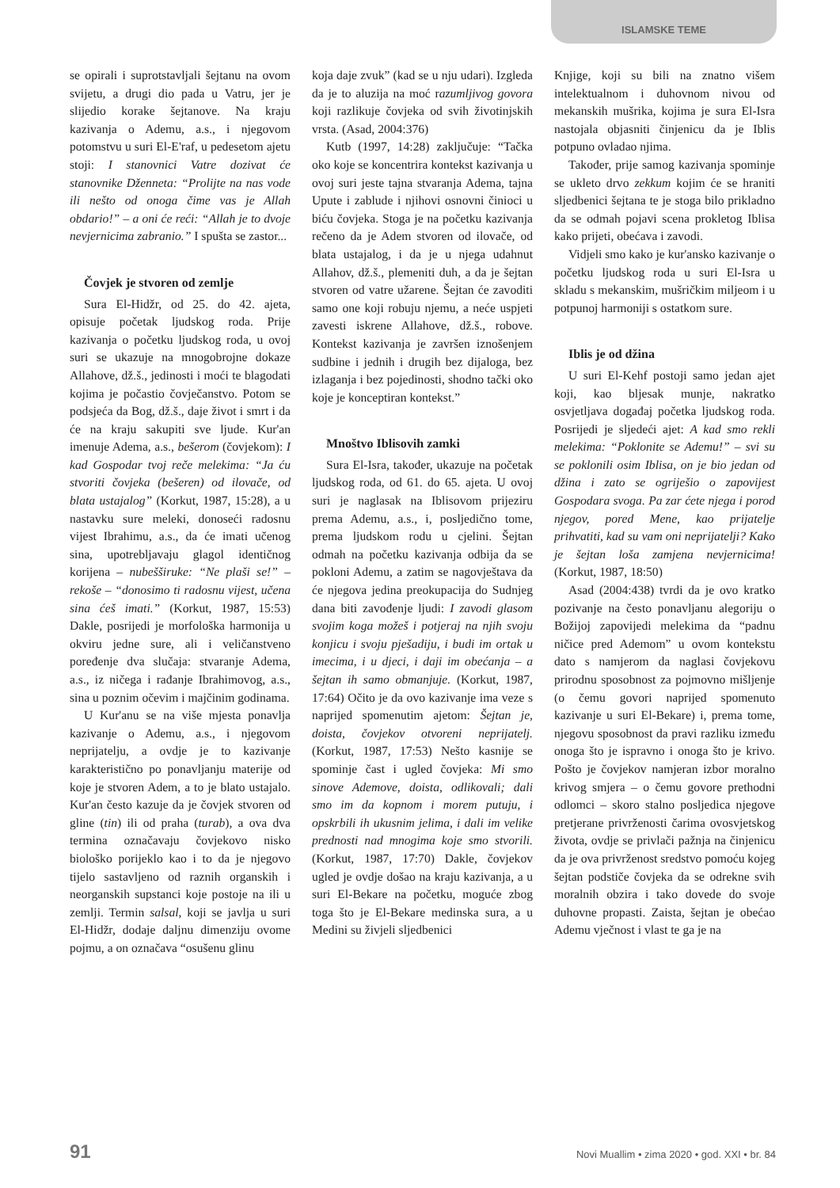ISLAMSKE TEME
se opirali i suprotstavljali šejtanu na ovom svijetu, a drugi dio pada u Vatru, jer je slijedio korake šejtanove. Na kraju kazivanja o Ademu, a.s., i njegovom potomstvu u suri El-E'raf, u pedesetom ajetu stoji: I stanovnici Vatre dozivat će stanovnike Dženneta: “Prolijte na nas vode ili nešto od onoga čime vas je Allah obdario!” – a oni će reći: “Allah je to dvoje nevjernicima zabranio.” I spušta se zastor...
Čovjek je stvoren od zemlje
Sura El-Hidžr, od 25. do 42. ajeta, opisuje početak ljudskog roda. Prije kazivanja o početku ljudskog roda, u ovoj suri se ukazuje na mnogobrojne dokaze Allahove, dž.š., jedinosti i moći te blagodati kojima je počastio čovječanstvo. Potom se podsjeća da Bog, dž.š., daje život i smrt i da će na kraju sakupiti sve ljude. Kur'an imenuje Adema, a.s., bešerom (čovjekom): I kad Gospodar tvoj reče melekima: “Ja ću stvoriti čovjeka (bešeren) od ilovače, od blata ustajalog” (Korkut, 1987, 15:28), a u nastavku sure meleki, donoseći radosnu vijest Ibrahimu, a.s., da će imati učenog sina, upotrebljavaju glagol identičnog korijena – nubešširuke: “Ne plaši se!” – rekoše – “donosimo ti radosnu vijest, učena sina ćeš imati.” (Korkut, 1987, 15:53) Dakle, posrijedi je morfološka harmonija u okviru jedne sure, ali i veličanstveno poređenje dva slučaja: stvaranje Adema, a.s., iz ničega i rađanje Ibrahimovog, a.s., sina u poznim očevim i majčinim godinama.
U Kur'anu se na više mjesta ponavlja kazivanje o Ademu, a.s., i njegovom neprijatelju, a ovdje je to kazivanje karakteristično po ponavljanju materije od koje je stvoren Adem, a to je blato ustajalo. Kur'an često kazuje da je čovjek stvoren od gline (tin) ili od praha (turab), a ova dva termina označavaju čovjekovo nisko biološko porijeklo kao i to da je njegovo tijelo sastavljeno od raznih organskih i neorganskih supstanci koje postoje na ili u zemlji. Termin salsal, koji se javlja u suri El-Hidžr, dodaje daljnu dimenziju ovome pojmu, a on označava “osušenu glinu
koja daje zvuk” (kad se u nju udari). Izgleda da je to aluzija na moć razumljivog govora koji razlikuje čovjeka od svih životinjskih vrsta. (Asad, 2004:376)
Kutb (1997, 14:28) zaključuje: “Tačka oko koje se koncentrira kontekst kazivanja u ovoj suri jeste tajna stvaranja Adema, tajna Upute i zablude i njihovi osnovni činioci u biću čovjeka. Stoga je na početku kazivanja rečeno da je Adem stvoren od ilovače, od blata ustajalog, i da je u njega udahnut Allahov, dž.š., plemeniti duh, a da je šejtan stvoren od vatre užarene. Šejtan će zavoditi samo one koji robuju njemu, a neće uspjeti zavesti iskrene Allahove, dž.š., robove. Kontekst kazivanja je završen iznošenjem sudbine i jednih i drugih bez dijaloga, bez izlaganja i bez pojedinosti, shodno tački oko koje je konceptiran kontekst.”
Mnoštvo Iblisovih zamki
Sura El-Isra, također, ukazuje na početak ljudskog roda, od 61. do 65. ajeta. U ovoj suri je naglasak na Iblisovom prijeziru prema Ademu, a.s., i, posljedično tome, prema ljudskom rodu u cjelini. Šejtan odmah na početku kazivanja odbija da se pokloni Ademu, a zatim se nagovještava da će njegova jedina preokupacija do Sudnjeg dana biti zavođenje ljudi: I zavodi glasom svojim koga možeš i potjeraj na njih svoju konjicu i svoju pješadiju, i budi im ortak u imecima, i u djeci, i daji im obećanja – a šejtan ih samo obmanjuje. (Korkut, 1987, 17:64) Očito je da ovo kazivanje ima veze s naprijed spomenutim ajetom: Šejtan je, doista, čovjekov otvoreni neprijatelj. (Korkut, 1987, 17:53) Nešto kasnije se spominje čast i ugled čovjeka: Mi smo sinove Ademove, doista, odlikovali; dali smo im da kopnom i morem putuju, i opskrbili ih ukusnim jelima, i dali im velike prednosti nad mnogima koje smo stvorili. (Korkut, 1987, 17:70) Dakle, čovjekov ugled je ovdje došao na kraju kazivanja, a u suri El-Bekare na početku, moguće zbog toga što je El-Bekare medinska sura, a u Medini su živjeli sljedbenici
Knjige, koji su bili na znatno višem intelektualnom i duhovnom nivou od mekanskih mušrika, kojima je sura El-Isra nastojala objasniti činjenicu da je Iblis potpuno ovladao njima.
Također, prije samog kazivanja spominje se ukleto drvo zekkum kojim će se hraniti sljedbenici šejtana te je stoga bilo prikladno da se odmah pojavi scena prokletog Iblisa kako prijeti, obećava i zavodi.
Vidjeli smo kako je kur'ansko kazivanje o početku ljudskog roda u suri El-Isra u skladu s mekanskim, mušričkim miljeom i u potpunoj harmoniji s ostatkom sure.
Iblis je od džina
U suri El-Kehf postoji samo jedan ajet koji, kao bljesak munje, nakratko osvjetljava događaj početka ljudskog roda. Posrijedi je sljedeći ajet: A kad smo rekli melekima: “Poklonite se Ademu!” – svi su se poklonili osim Iblisa, on je bio jedan od džina i zato se ogriješio o zapovijest Gospodara svoga. Pa zar ćete njega i porod njegov, pored Mene, kao prijatelje prihvatiti, kad su vam oni neprijatelji? Kako je šejtan loša zamjena nevjernicima! (Korkut, 1987, 18:50)
Asad (2004:438) tvrdi da je ovo kratko pozivanje na često ponavljanu alegoriju o Božijoj zapovijedi melekima da “padnu ničice pred Ademom” u ovom kontekstu dato s namjerom da naglasi čovjekovu prirodnu sposobnost za pojmovno mišljenje (o čemu govori naprijed spomenuto kazivanje u suri El-Bekare) i, prema tome, njegovu sposobnost da pravi razliku između onoga što je ispravno i onoga što je krivo. Pošto je čovjekov namjeran izbor moralno krivog smjera – o čemu govore prethodni odlomci – skoro stalno posljedica njegove pretjerane privrženosti čarima ovosvjetskog života, ovdje se privlači pažnja na činjenicu da je ova privrženost sredstvo pomoću kojeg šejtan podstiče čovjeka da se odrekne svih moralnih obzira i tako dovede do svoje duhovne propasti. Zaista, šejtan je obećao Ademu vječnost i vlast te ga je na
91 Novi Muallim • zima 2020 • god. XXI • br. 84